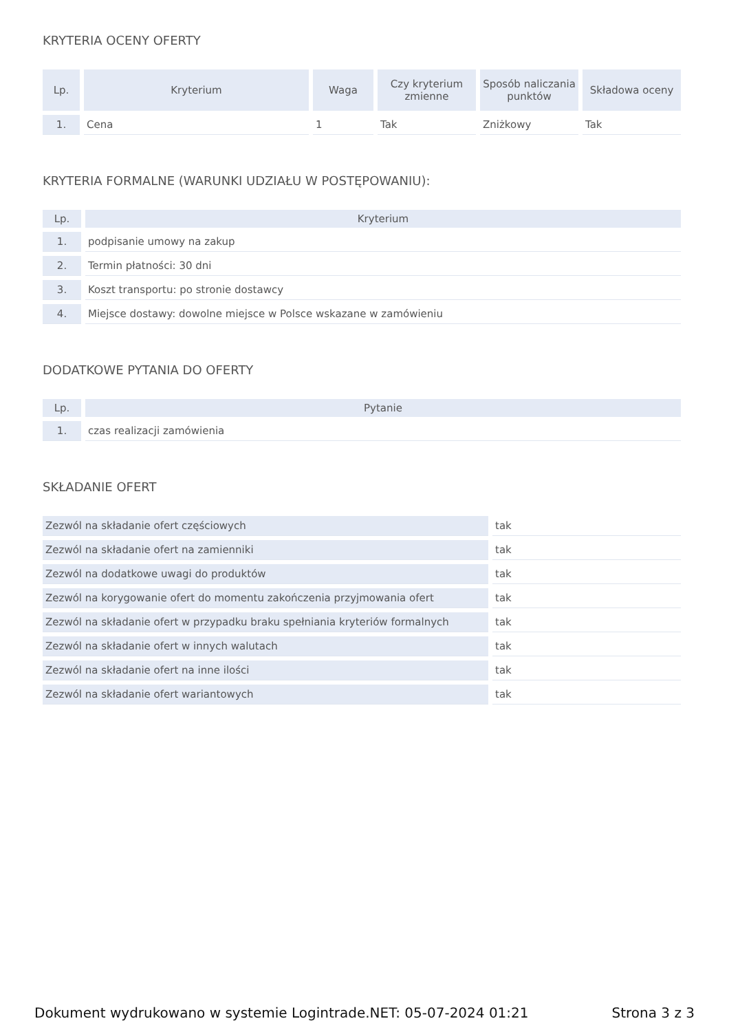KRYTERIA OCENY OFERTY
| Lp. | Kryterium | Waga | Czy kryterium zmienne | Sposób naliczania punktów | Składowa oceny |
| --- | --- | --- | --- | --- | --- |
| 1. | Cena | 1 | Tak | Zniżkowy | Tak |
KRYTERIA FORMALNE (WARUNKI UDZIAŁU W POSTĘPOWANIU):
| Lp. | Kryterium |
| --- | --- |
| 1. | podpisanie umowy na zakup |
| 2. | Termin płatności: 30 dni |
| 3. | Koszt transportu: po stronie dostawcy |
| 4. | Miejsce dostawy: dowolne miejsce w Polsce wskazane w zamówieniu |
DODATKOWE PYTANIA DO OFERTY
| Lp. | Pytanie |
| --- | --- |
| 1. | czas realizacji zamówienia |
SKŁADANIE OFERT
| Zezwól na składanie ofert częściowych | tak |
| Zezwól na składanie ofert na zamienniki | tak |
| Zezwól na dodatkowe uwagi do produktów | tak |
| Zezwól na korygowanie ofert do momentu zakończenia przyjmowania ofert | tak |
| Zezwól na składanie ofert w przypadku braku spełniania kryteriów formalnych | tak |
| Zezwól na składanie ofert w innych walutach | tak |
| Zezwól na składanie ofert na inne ilości | tak |
| Zezwól na składanie ofert wariantowych | tak |
Dokument wydrukowano w systemie Logintrade.NET: 05-07-2024 01:21 Strona 3 z 3